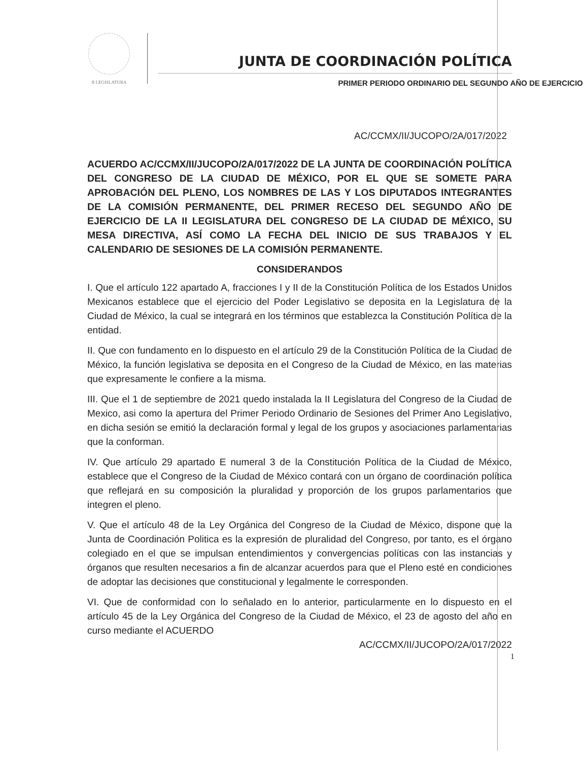II LEGISLATURA
JUNTA DE COORDINACIÓN POLÍTICA
PRIMER PERIODO ORDINARIO DEL SEGUNDO AÑO DE EJERCICIO
AC/CCMX/II/JUCOPO/2A/017/2022
ACUERDO AC/CCMX/II/JUCOPO/2A/017/2022 DE LA JUNTA DE COORDINACIÓN POLÍTICA DEL CONGRESO DE LA CIUDAD DE MÉXICO, POR EL QUE SE SOMETE PARA APROBACIÓN DEL PLENO, LOS NOMBRES DE LAS Y LOS DIPUTADOS INTEGRANTES DE LA COMISIÓN PERMANENTE, DEL PRIMER RECESO DEL SEGUNDO AÑO DE EJERCICIO DE LA II LEGISLATURA DEL CONGRESO DE LA CIUDAD DE MÉXICO, SU MESA DIRECTIVA, ASÍ COMO LA FECHA DEL INICIO DE SUS TRABAJOS Y EL CALENDARIO DE SESIONES DE LA COMISIÓN PERMANENTE.
CONSIDERANDOS
I. Que el artículo 122 apartado A, fracciones I y II de la Constitución Política de los Estados Unidos Mexicanos establece que el ejercicio del Poder Legislativo se deposita en la Legislatura de la Ciudad de México, la cual se integrará en los términos que establezca la Constitución Política de la entidad.
II. Que con fundamento en lo dispuesto en el artículo 29 de la Constitución Política de la Ciudad de México, la función legislativa se deposita en el Congreso de la Ciudad de México, en las materias que expresamente le confiere a la misma.
III. Que el 1 de septiembre de 2021 quedo instalada la II Legislatura del Congreso de la Ciudad de Mexico, asi como la apertura del Primer Periodo Ordinario de Sesiones del Primer Ano Legislativo, en dicha sesión se emitió la declaración formal y legal de los grupos y asociaciones parlamentarias que la conforman.
IV. Que artículo 29 apartado E numeral 3 de la Constitución Política de la Ciudad de México, establece que el Congreso de la Ciudad de México contará con un órgano de coordinación política que reflejará en su composición la pluralidad y proporción de los grupos parlamentarios que integren el pleno.
V. Que el artículo 48 de la Ley Orgánica del Congreso de la Ciudad de México, dispone que la Junta de Coordinación Politica es la expresión de pluralidad del Congreso, por tanto, es el órgano colegiado en el que se impulsan entendimientos y convergencias políticas con las instancias y órganos que resulten necesarios a fin de alcanzar acuerdos para que el Pleno esté en condiciones de adoptar las decisiones que constitucional y legalmente le corresponden.
VI. Que de conformidad con lo señalado en lo anterior, particularmente en lo dispuesto en el artículo 45 de la Ley Orgánica del Congreso de la Ciudad de México, el 23 de agosto del año en curso mediante el ACUERDO
AC/CCMX/II/JUCOPO/2A/017/2022
1